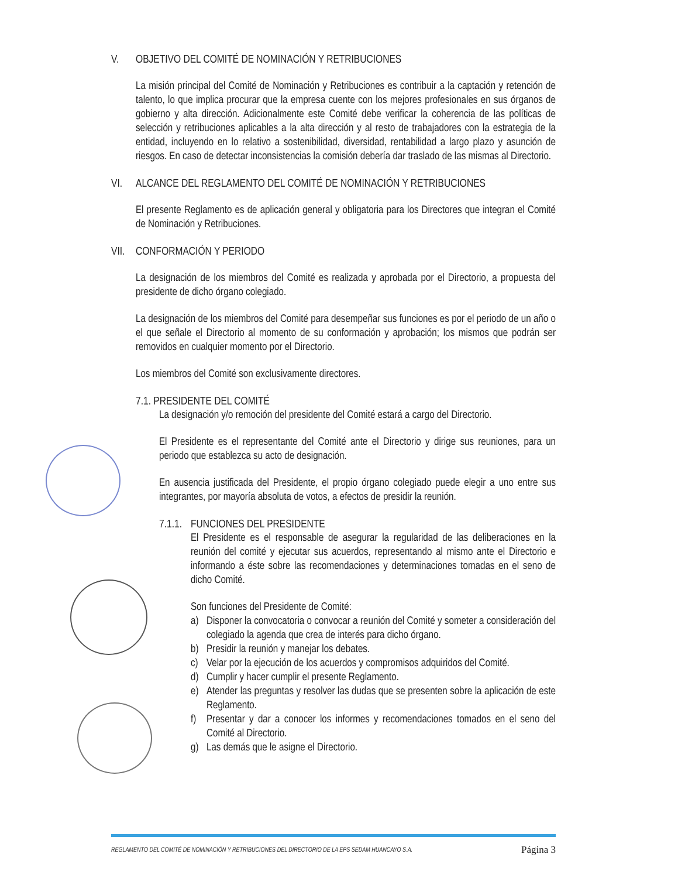V. OBJETIVO DEL COMITÉ DE NOMINACIÓN Y RETRIBUCIONES
La misión principal del Comité de Nominación y Retribuciones es contribuir a la captación y retención de talento, lo que implica procurar que la empresa cuente con los mejores profesionales en sus órganos de gobierno y alta dirección. Adicionalmente este Comité debe verificar la coherencia de las políticas de selección y retribuciones aplicables a la alta dirección y al resto de trabajadores con la estrategia de la entidad, incluyendo en lo relativo a sostenibilidad, diversidad, rentabilidad a largo plazo y asunción de riesgos. En caso de detectar inconsistencias la comisión debería dar traslado de las mismas al Directorio.
VI. ALCANCE DEL REGLAMENTO DEL COMITÉ DE NOMINACIÓN Y RETRIBUCIONES
El presente Reglamento es de aplicación general y obligatoria para los Directores que integran el Comité de Nominación y Retribuciones.
VII. CONFORMACIÓN Y PERIODO
La designación de los miembros del Comité es realizada y aprobada por el Directorio, a propuesta del presidente de dicho órgano colegiado.
La designación de los miembros del Comité para desempeñar sus funciones es por el periodo de un año o el que señale el Directorio al momento de su conformación y aprobación; los mismos que podrán ser removidos en cualquier momento por el Directorio.
Los miembros del Comité son exclusivamente directores.
7.1. PRESIDENTE DEL COMITÉ
La designación y/o remoción del presidente del Comité estará a cargo del Directorio.
El Presidente es el representante del Comité ante el Directorio y dirige sus reuniones, para un periodo que establezca su acto de designación.
En ausencia justificada del Presidente, el propio órgano colegiado puede elegir a uno entre sus integrantes, por mayoría absoluta de votos, a efectos de presidir la reunión.
7.1.1. FUNCIONES DEL PRESIDENTE
El Presidente es el responsable de asegurar la regularidad de las deliberaciones en la reunión del comité y ejecutar sus acuerdos, representando al mismo ante el Directorio e informando a éste sobre las recomendaciones y determinaciones tomadas en el seno de dicho Comité.
Son funciones del Presidente de Comité:
a) Disponer la convocatoria o convocar a reunión del Comité y someter a consideración del colegiado la agenda que crea de interés para dicho órgano.
b) Presidir la reunión y manejar los debates.
c) Velar por la ejecución de los acuerdos y compromisos adquiridos del Comité.
d) Cumplir y hacer cumplir el presente Reglamento.
e) Atender las preguntas y resolver las dudas que se presenten sobre la aplicación de este Reglamento.
f) Presentar y dar a conocer los informes y recomendaciones tomados en el seno del Comité al Directorio.
g) Las demás que le asigne el Directorio.
REGLAMENTO DEL COMITÉ DE NOMINACIÓN Y RETRIBUCIONES DEL DIRECTORIO DE LA EPS SEDAM HUANCAYO S.A. Página 3